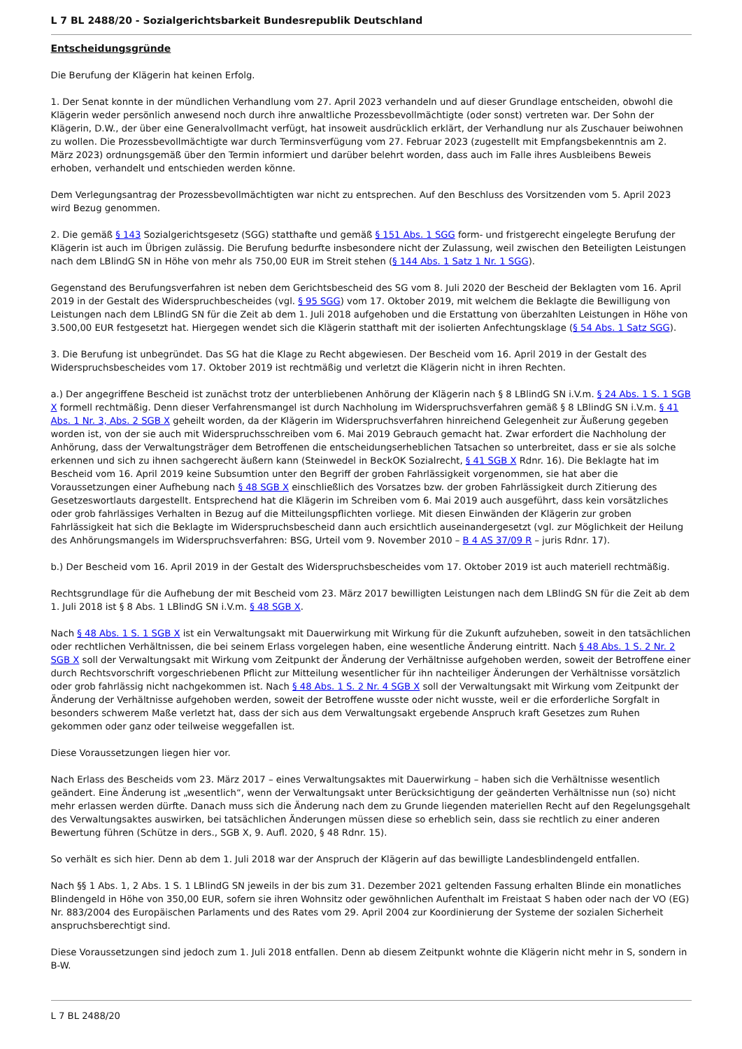L 7 BL 2488/20 - Sozialgerichtsbarkeit Bundesrepublik Deutschland
Entscheidungsgründe
Die Berufung der Klägerin hat keinen Erfolg.
1. Der Senat konnte in der mündlichen Verhandlung vom 27. April 2023 verhandeln und auf dieser Grundlage entscheiden, obwohl die Klägerin weder persönlich anwesend noch durch ihre anwaltliche Prozessbevollmächtigte (oder sonst) vertreten war. Der Sohn der Klägerin, D.W., der über eine Generalvollmacht verfügt, hat insoweit ausdrücklich erklärt, der Verhandlung nur als Zuschauer beiwohnen zu wollen. Die Prozessbevollmächtigte war durch Terminsverfügung vom 27. Februar 2023 (zugestellt mit Empfangsbekenntnis am 2. März 2023) ordnungsgemäß über den Termin informiert und darüber belehrt worden, dass auch im Falle ihres Ausbleibens Beweis erhoben, verhandelt und entschieden werden könne.
Dem Verlegungsantrag der Prozessbevollmächtigten war nicht zu entsprechen. Auf den Beschluss des Vorsitzenden vom 5. April 2023 wird Bezug genommen.
2. Die gemäß § 143 Sozialgerichtsgesetz (SGG) statthafte und gemäß § 151 Abs. 1 SGG form- und fristgerecht eingelegte Berufung der Klägerin ist auch im Übrigen zulässig. Die Berufung bedurfte insbesondere nicht der Zulassung, weil zwischen den Beteiligten Leistungen nach dem LBlindG SN in Höhe von mehr als 750,00 EUR im Streit stehen (§ 144 Abs. 1 Satz 1 Nr. 1 SGG).
Gegenstand des Berufungsverfahren ist neben dem Gerichtsbescheid des SG vom 8. Juli 2020 der Bescheid der Beklagten vom 16. April 2019 in der Gestalt des Widerspruchbescheides (vgl. § 95 SGG) vom 17. Oktober 2019, mit welchem die Beklagte die Bewilligung von Leistungen nach dem LBlindG SN für die Zeit ab dem 1. Juli 2018 aufgehoben und die Erstattung von überzahlten Leistungen in Höhe von 3.500,00 EUR festgesetzt hat. Hiergegen wendet sich die Klägerin statthaft mit der isolierten Anfechtungsklage (§ 54 Abs. 1 Satz SGG).
3. Die Berufung ist unbegründet. Das SG hat die Klage zu Recht abgewiesen. Der Bescheid vom 16. April 2019 in der Gestalt des Widerspruchsbescheides vom 17. Oktober 2019 ist rechtmäßig und verletzt die Klägerin nicht in ihren Rechten.
a.) Der angegriffene Bescheid ist zunächst trotz der unterbliebenen Anhörung der Klägerin nach § 8 LBlindG SN i.V.m. § 24 Abs. 1 S. 1 SGB X formell rechtmäßig. Denn dieser Verfahrensmangel ist durch Nachholung im Widerspruchsverfahren gemäß § 8 LBlindG SN i.V.m. § 41 Abs. 1 Nr. 3, Abs. 2 SGB X geheilt worden, da der Klägerin im Widerspruchsverfahren hinreichend Gelegenheit zur Äußerung gegeben worden ist, von der sie auch mit Widerspruchsschreiben vom 6. Mai 2019 Gebrauch gemacht hat. Zwar erfordert die Nachholung der Anhörung, dass der Verwaltungsträger dem Betroffenen die entscheidungserheblichen Tatsachen so unterbreitet, dass er sie als solche erkennen und sich zu ihnen sachgerecht äußern kann (Steinwedel in BeckOK Sozialrecht, § 41 SGB X Rdnr. 16). Die Beklagte hat im Bescheid vom 16. April 2019 keine Subsumtion unter den Begriff der groben Fahrlässigkeit vorgenommen, sie hat aber die Voraussetzungen einer Aufhebung nach § 48 SGB X einschließlich des Vorsatzes bzw. der groben Fahrlässigkeit durch Zitierung des Gesetzeswortlauts dargestellt. Entsprechend hat die Klägerin im Schreiben vom 6. Mai 2019 auch ausgeführt, dass kein vorsätzliches oder grob fahrlässiges Verhalten in Bezug auf die Mitteilungspflichten vorliege. Mit diesen Einwänden der Klägerin zur groben Fahrlässigkeit hat sich die Beklagte im Widerspruchsbescheid dann auch ersichtlich auseinandergesetzt (vgl. zur Möglichkeit der Heilung des Anhörungsmangels im Widerspruchsverfahren: BSG, Urteil vom 9. November 2010 – B 4 AS 37/09 R – juris Rdnr. 17).
b.) Der Bescheid vom 16. April 2019 in der Gestalt des Widerspruchsbescheides vom 17. Oktober 2019 ist auch materiell rechtmäßig.
Rechtsgrundlage für die Aufhebung der mit Bescheid vom 23. März 2017 bewilligten Leistungen nach dem LBlindG SN für die Zeit ab dem 1. Juli 2018 ist § 8 Abs. 1 LBlindG SN i.V.m. § 48 SGB X.
Nach § 48 Abs. 1 S. 1 SGB X ist ein Verwaltungsakt mit Dauerwirkung mit Wirkung für die Zukunft aufzuheben, soweit in den tatsächlichen oder rechtlichen Verhältnissen, die bei seinem Erlass vorgelegen haben, eine wesentliche Änderung eintritt. Nach § 48 Abs. 1 S. 2 Nr. 2 SGB X soll der Verwaltungsakt mit Wirkung vom Zeitpunkt der Änderung der Verhältnisse aufgehoben werden, soweit der Betroffene einer durch Rechtsvorschrift vorgeschriebenen Pflicht zur Mitteilung wesentlicher für ihn nachteiliger Änderungen der Verhältnisse vorsätzlich oder grob fahrlässig nicht nachgekommen ist. Nach § 48 Abs. 1 S. 2 Nr. 4 SGB X soll der Verwaltungsakt mit Wirkung vom Zeitpunkt der Änderung der Verhältnisse aufgehoben werden, soweit der Betroffene wusste oder nicht wusste, weil er die erforderliche Sorgfalt in besonders schwerem Maße verletzt hat, dass der sich aus dem Verwaltungsakt ergebende Anspruch kraft Gesetzes zum Ruhen gekommen oder ganz oder teilweise weggefallen ist.
Diese Voraussetzungen liegen hier vor.
Nach Erlass des Bescheids vom 23. März 2017 – eines Verwaltungsaktes mit Dauerwirkung – haben sich die Verhältnisse wesentlich geändert. Eine Änderung ist „wesentlich“, wenn der Verwaltungsakt unter Berücksichtigung der geänderten Verhältnisse nun (so) nicht mehr erlassen werden dürfte. Danach muss sich die Änderung nach dem zu Grunde liegenden materiellen Recht auf den Regelungsgehalt des Verwaltungsaktes auswirken, bei tatsächlichen Änderungen müssen diese so erheblich sein, dass sie rechtlich zu einer anderen Bewertung führen (Schütze in ders., SGB X, 9. Aufl. 2020, § 48 Rdnr. 15).
So verhält es sich hier. Denn ab dem 1. Juli 2018 war der Anspruch der Klägerin auf das bewilligte Landesblindengeld entfallen.
Nach §§ 1 Abs. 1, 2 Abs. 1 S. 1 LBlindG SN jeweils in der bis zum 31. Dezember 2021 geltenden Fassung erhalten Blinde ein monatliches Blindengeld in Höhe von 350,00 EUR, sofern sie ihren Wohnsitz oder gewöhnlichen Aufenthalt im Freistaat S haben oder nach der VO (EG) Nr. 883/2004 des Europäischen Parlaments und des Rates vom 29. April 2004 zur Koordinierung der Systeme der sozialen Sicherheit anspruchsberechtigt sind.
Diese Voraussetzungen sind jedoch zum 1. Juli 2018 entfallen. Denn ab diesem Zeitpunkt wohnte die Klägerin nicht mehr in S, sondern in B-W.
L 7 BL 2488/20